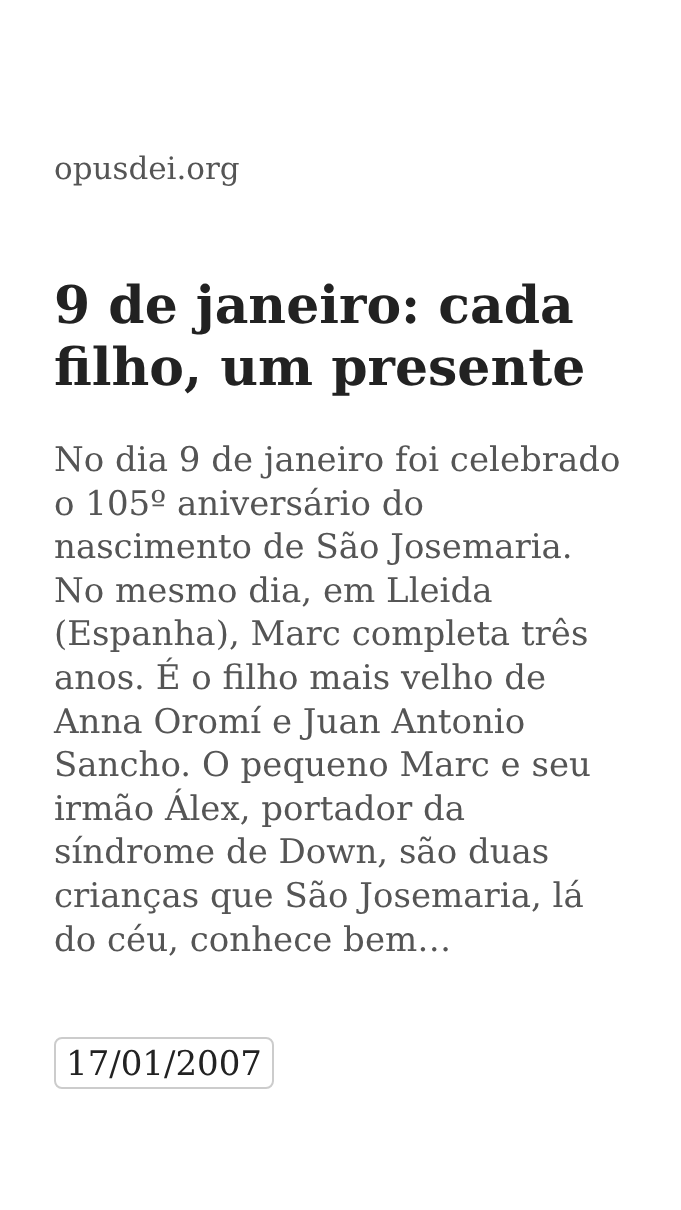opusdei.org
9 de janeiro: cada filho, um presente
No dia 9 de janeiro foi celebrado o 105º aniversário do nascimento de São Josemaria. No mesmo dia, em Lleida (Espanha), Marc completa três anos. É o filho mais velho de Anna Oromí e Juan Antonio Sancho. O pequeno Marc e seu irmão Álex, portador da síndrome de Down, são duas crianças que São Josemaria, lá do céu, conhece bem…
17/01/2007